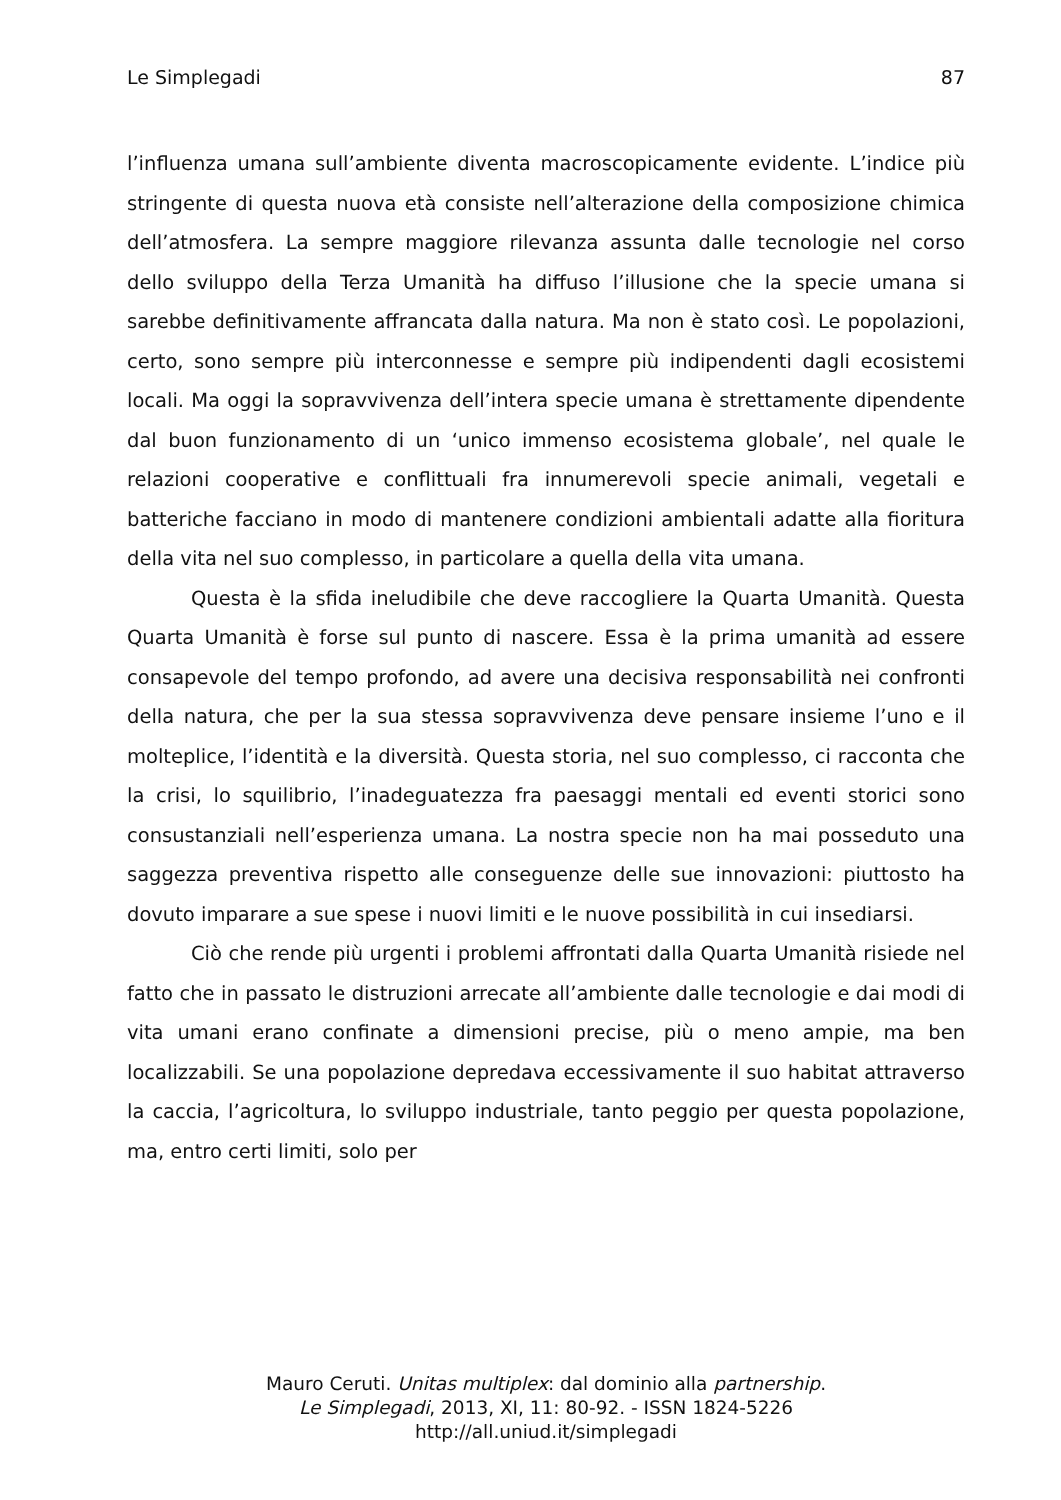Le Simplegadi 87
l’influenza umana sull’ambiente diventa macroscopicamente evidente. L’indice più stringente di questa nuova età consiste nell’alterazione della composizione chimica dell’atmosfera. La sempre maggiore rilevanza assunta dalle tecnologie nel corso dello sviluppo della Terza Umanità ha diffuso l’illusione che la specie umana si sarebbe definitivamente affrancata dalla natura. Ma non è stato così. Le popolazioni, certo, sono sempre più interconnesse e sempre più indipendenti dagli ecosistemi locali. Ma oggi la sopravvivenza dell’intera specie umana è strettamente dipendente dal buon funzionamento di un ‘unico immenso ecosistema globale’, nel quale le relazioni cooperative e conflittuali fra innumerevoli specie animali, vegetali e batteriche facciano in modo di mantenere condizioni ambientali adatte alla fioritura della vita nel suo complesso, in particolare a quella della vita umana.
Questa è la sfida ineludibile che deve raccogliere la Quarta Umanità. Questa Quarta Umanità è forse sul punto di nascere. Essa è la prima umanità ad essere consapevole del tempo profondo, ad avere una decisiva responsabilità nei confronti della natura, che per la sua stessa sopravvivenza deve pensare insieme l’uno e il molteplice, l’identità e la diversità. Questa storia, nel suo complesso, ci racconta che la crisi, lo squilibrio, l’inadeguatezza fra paesaggi mentali ed eventi storici sono consustanziali nell’esperienza umana. La nostra specie non ha mai posseduto una saggezza preventiva rispetto alle conseguenze delle sue innovazioni: piuttosto ha dovuto imparare a sue spese i nuovi limiti e le nuove possibilità in cui insediarsi.
Ciò che rende più urgenti i problemi affrontati dalla Quarta Umanità risiede nel fatto che in passato le distruzioni arrecate all’ambiente dalle tecnologie e dai modi di vita umani erano confinate a dimensioni precise, più o meno ampie, ma ben localizzabili. Se una popolazione depredava eccessivamente il suo habitat attraverso la caccia, l’agricoltura, lo sviluppo industriale, tanto peggio per questa popolazione, ma, entro certi limiti, solo per
Mauro Ceruti. Unitas multiplex: dal dominio alla partnership.
Le Simplegadi, 2013, XI, 11: 80-92. - ISSN 1824-5226
http://all.uniud.it/simplegadi